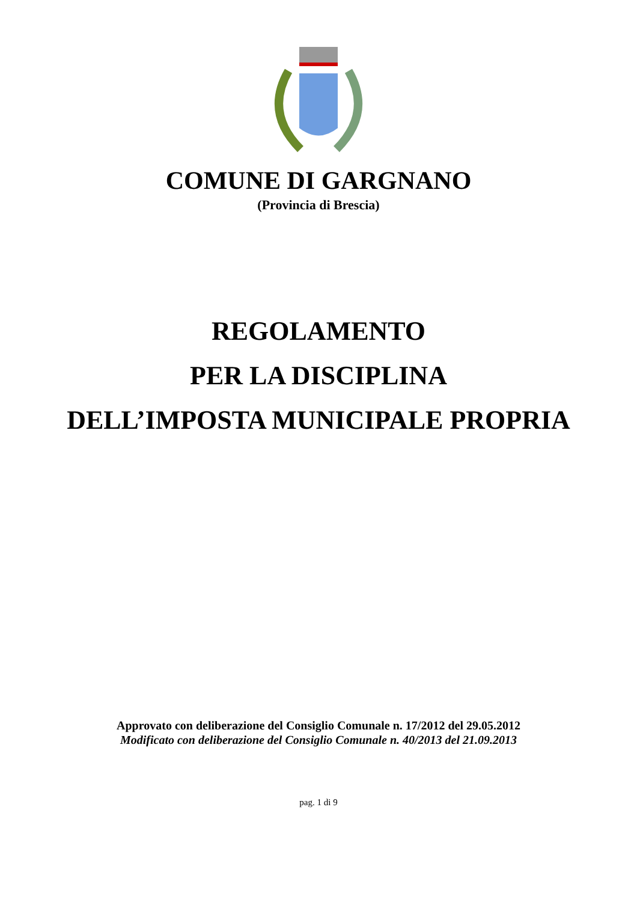COMUNE DI GARGNANO
(Provincia di Brescia)
REGOLAMENTO
PER LA DISCIPLINA
DELL’IMPOSTA MUNICIPALE PROPRIA
Approvato con deliberazione del Consiglio Comunale n. 17/2012 del 29.05.2012
Modificato con deliberazione del Consiglio Comunale n. 40/2013 del 21.09.2013
pag. 1 di 9